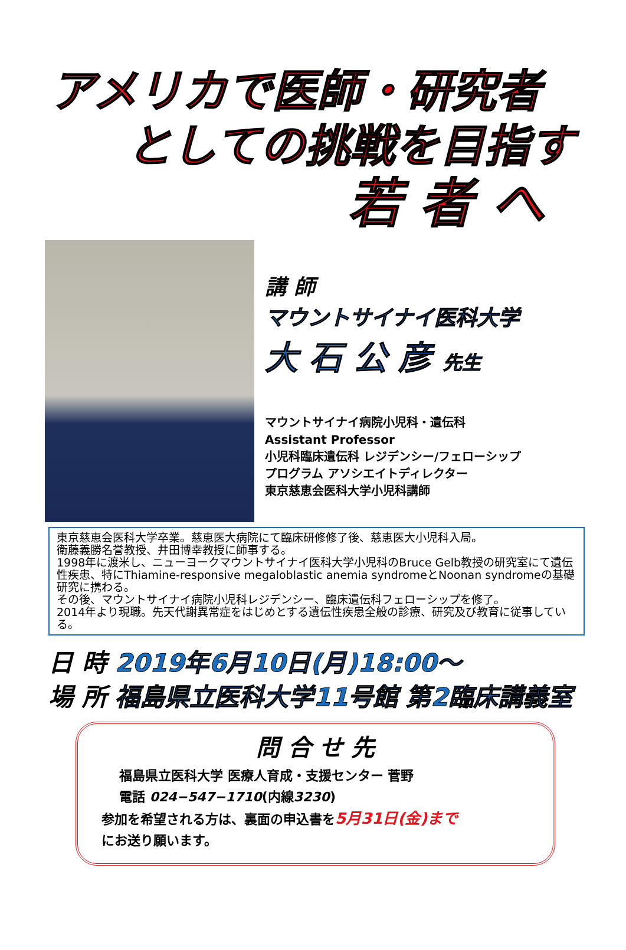アメリカで医師・研究者
としての挑戦を目指す
若 者 へ
講 師
マウントサイナイ医科大学
大 石 公 彦 先生
マウントサイナイ病院小児科・遺伝科
Assistant Professor
小児科臨床遺伝科 レジデンシー/フェローシップ
プログラム アソシエイトディレクター
東京慈恵会医科大学小児科講師
東京慈恵会医科大学卒業。慈恵医大病院にて臨床研修修了後、慈恵医大小児科入局。
衛藤義勝名誉教授、井田博幸教授に師事する。
1998年に渡米し、ニューヨークマウントサイナイ医科大学小児科のBruce Gelb教授の研究室にて遺伝性疾患、特にThiamine-responsive megaloblastic anemia syndromeとNoonan syndromeの基礎研究に携わる。
その後、マウントサイナイ病院小児科レジデンシー、臨床遺伝科フェローシップを修了。
2014年より現職。先天代謝異常症をはじめとする遺伝性疾患全般の診療、研究及び教育に従事している。
日 時 2019年6月10日(月)18:00～
場 所 福島県立医科大学11号館 第2臨床講義室
問 合 せ 先
福島県立医科大学 医療人育成・支援センター 菅野
電話 024−547−1710(内線3230)
参加を希望される方は、裏面の申込書を5月31日(金)まで
にお送り願います。